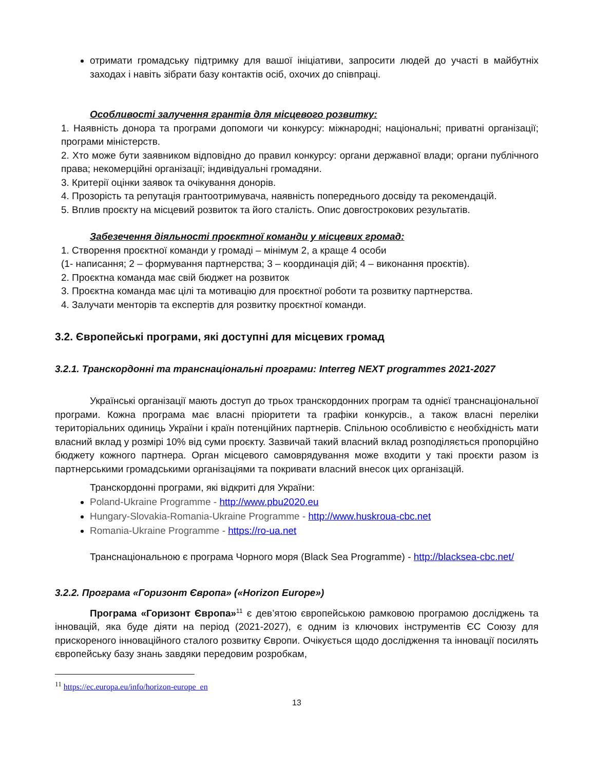отримати громадську підтримку для вашої ініціативи, запросити людей до участі в майбутніх заходах і навіть зібрати базу контактів осіб, охочих до співпраці.
Особливості залучення грантів для місцевого розвитку:
1. Наявність донора та програми допомоги чи конкурсу: міжнародні; національні; приватні організації; програми міністерств.
2. Хто може бути заявником відповідно до правил конкурсу: органи державної влади; органи публічного права; некомерційні організації; індивідуальні громадяни.
3. Критерії оцінки заявок та очікування донорів.
4. Прозорість та репутація грантоотримувача, наявність попереднього досвіду та рекомендацій.
5. Вплив проєкту на місцевий розвиток та його сталість. Опис довгострокових результатів.
Забезечення діяльності проєктної команди у місцевих громад:
1. Створення проєктної команди у громаді – мінімум 2, а краще 4 особи
(1- написання; 2 – формування партнерства; 3 – координація дій; 4 – виконання проєктів).
2. Проєктна команда має свій бюджет на розвиток
3. Проєктна команда має цілі та мотивацію для проєктної роботи та розвитку партнерства.
4. Залучати менторів та експертів для розвитку проєктної команди.
3.2. Європейські програми, які доступні для місцевих громад
3.2.1. Транскордонні та транснаціональні програми: Interreg NEXT programmes 2021-2027
Українські організації мають доступ до трьох транскордонних програм та однієї транснаціональної програми. Кожна програма має власні пріоритети та графіки конкурсів., а також власні переліки територіальних одиниць України і країн потенційних партнерів. Спільною особливістю є необхідність мати власний вклад у розмірі 10% від суми проєкту. Зазвичай такий власний вклад розподіляється пропорційно бюджету кожного партнера. Орган місцевого самоврядування може входити у такі проєкти разом із партнерськими громадськими організаціями та покривати власний внесок цих організацій.
Транскордонні програми, які відкриті для України:
Poland-Ukraine Programme - http://www.pbu2020.eu
Hungary-Slovakia-Romania-Ukraine Programme - http://www.huskroua-cbc.net
Romania-Ukraine Programme - https://ro-ua.net
Транснаціональною є програма Чорного моря (Black Sea Programme) - http://blacksea-cbc.net/
3.2.2. Програма «Горизонт Європа» («Horizon Europe»)
Програма «Горизонт Європа»<sup>11</sup> є дев’ятою європейською рамковою програмою досліджень та інновацій, яка буде діяти на період (2021-2027), є одним із ключових інструментів ЄС Союзу для прискореного інноваційного сталого розвитку Європи. Очікується щодо дослідження та інновації посилять європейську базу знань завдяки передовим розробкам,
<sup>11</sup> https://ec.europa.eu/info/horizon-europe_en
13